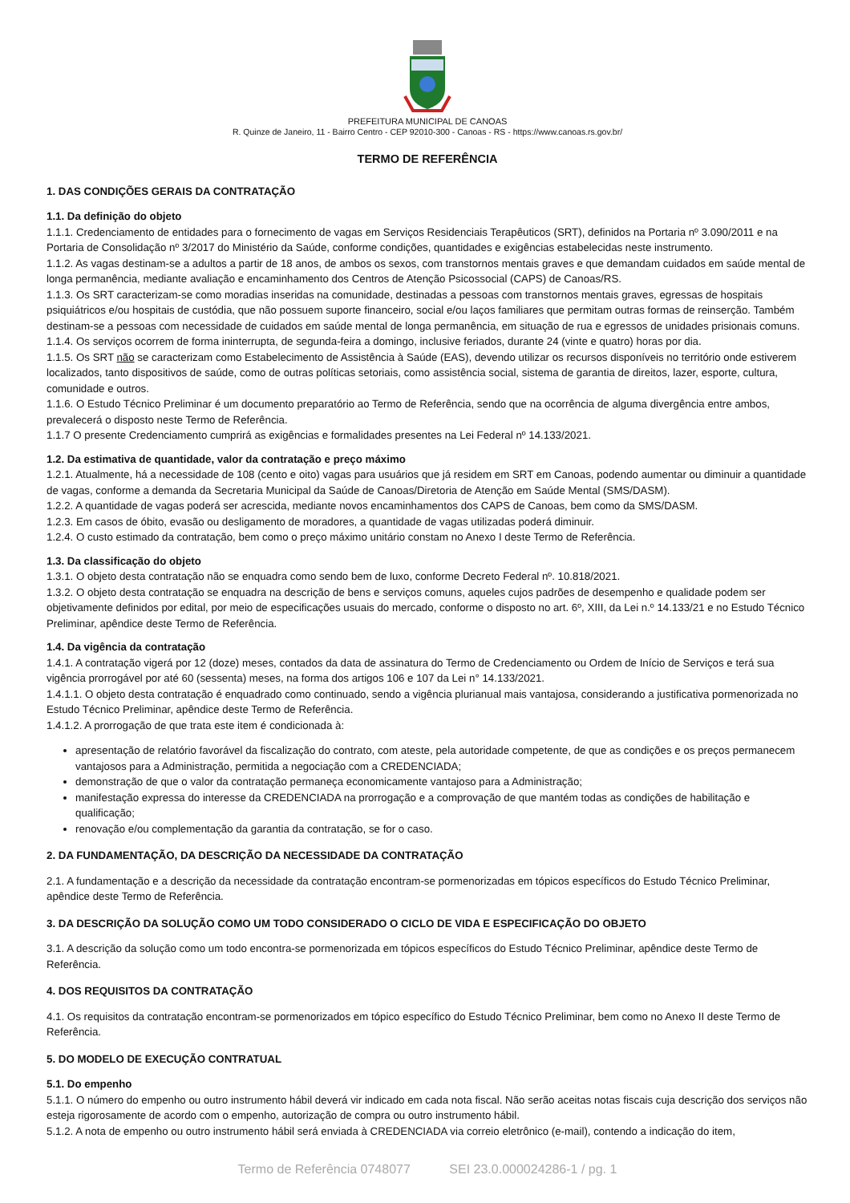PREFEITURA MUNICIPAL DE CANOAS
R. Quinze de Janeiro, 11 - Bairro Centro - CEP 92010-300 - Canoas - RS - https://www.canoas.rs.gov.br/
TERMO DE REFERÊNCIA
1. DAS CONDIÇÕES GERAIS DA CONTRATAÇÃO
1.1. Da definição do objeto
1.1.1. Credenciamento de entidades para o fornecimento de vagas em Serviços Residenciais Terapêuticos (SRT), definidos na Portaria nº 3.090/2011 e na Portaria de Consolidação nº 3/2017 do Ministério da Saúde, conforme condições, quantidades e exigências estabelecidas neste instrumento.
1.1.2. As vagas destinam-se a adultos a partir de 18 anos, de ambos os sexos, com transtornos mentais graves e que demandam cuidados em saúde mental de longa permanência, mediante avaliação e encaminhamento dos Centros de Atenção Psicossocial (CAPS) de Canoas/RS.
1.1.3. Os SRT caracterizam-se como moradias inseridas na comunidade, destinadas a pessoas com transtornos mentais graves, egressas de hospitais psiquiátricos e/ou hospitais de custódia, que não possuem suporte financeiro, social e/ou laços familiares que permitam outras formas de reinserção. Também destinam-se a pessoas com necessidade de cuidados em saúde mental de longa permanência, em situação de rua e egressos de unidades prisionais comuns.
1.1.4. Os serviços ocorrem de forma ininterrupta, de segunda-feira a domingo, inclusive feriados, durante 24 (vinte e quatro) horas por dia.
1.1.5. Os SRT não se caracterizam como Estabelecimento de Assistência à Saúde (EAS), devendo utilizar os recursos disponíveis no território onde estiverem localizados, tanto dispositivos de saúde, como de outras políticas setoriais, como assistência social, sistema de garantia de direitos, lazer, esporte, cultura, comunidade e outros.
1.1.6. O Estudo Técnico Preliminar é um documento preparatório ao Termo de Referência, sendo que na ocorrência de alguma divergência entre ambos, prevalecerá o disposto neste Termo de Referência.
1.1.7 O presente Credenciamento cumprirá as exigências e formalidades presentes na Lei Federal nº 14.133/2021.
1.2. Da estimativa de quantidade, valor da contratação e preço máximo
1.2.1. Atualmente, há a necessidade de 108 (cento e oito) vagas para usuários que já residem em SRT em Canoas, podendo aumentar ou diminuir a quantidade de vagas, conforme a demanda da Secretaria Municipal da Saúde de Canoas/Diretoria de Atenção em Saúde Mental (SMS/DASM).
1.2.2. A quantidade de vagas poderá ser acrescida, mediante novos encaminhamentos dos CAPS de Canoas, bem como da SMS/DASM.
1.2.3. Em casos de óbito, evasão ou desligamento de moradores, a quantidade de vagas utilizadas poderá diminuir.
1.2.4. O custo estimado da contratação, bem como o preço máximo unitário constam no Anexo I deste Termo de Referência.
1.3. Da classificação do objeto
1.3.1. O objeto desta contratação não se enquadra como sendo bem de luxo, conforme Decreto Federal nº. 10.818/2021.
1.3.2. O objeto desta contratação se enquadra na descrição de bens e serviços comuns, aqueles cujos padrões de desempenho e qualidade podem ser objetivamente definidos por edital, por meio de especificações usuais do mercado, conforme o disposto no art. 6º, XIII, da Lei n.º 14.133/21 e no Estudo Técnico Preliminar, apêndice deste Termo de Referência.
1.4. Da vigência da contratação
1.4.1. A contratação vigerá por 12 (doze) meses, contados da data de assinatura do Termo de Credenciamento ou Ordem de Início de Serviços e terá sua vigência prorrogável por até 60 (sessenta) meses, na forma dos artigos 106 e 107 da Lei n° 14.133/2021.
1.4.1.1. O objeto desta contratação é enquadrado como continuado, sendo a vigência plurianual mais vantajosa, considerando a justificativa pormenorizada no Estudo Técnico Preliminar, apêndice deste Termo de Referência.
1.4.1.2. A prorrogação de que trata este item é condicionada à:
apresentação de relatório favorável da fiscalização do contrato, com ateste, pela autoridade competente, de que as condições e os preços permanecem vantajosos para a Administração, permitida a negociação com a CREDENCIADA;
demonstração de que o valor da contratação permaneça economicamente vantajoso para a Administração;
manifestação expressa do interesse da CREDENCIADA na prorrogação e a comprovação de que mantém todas as condições de habilitação e qualificação;
renovação e/ou complementação da garantia da contratação, se for o caso.
2. DA FUNDAMENTAÇÃO, DA DESCRIÇÃO DA NECESSIDADE DA CONTRATAÇÃO
2.1. A fundamentação e a descrição da necessidade da contratação encontram-se pormenorizadas em tópicos específicos do Estudo Técnico Preliminar, apêndice deste Termo de Referência.
3. DA DESCRIÇÃO DA SOLUÇÃO COMO UM TODO CONSIDERADO O CICLO DE VIDA E ESPECIFICAÇÃO DO OBJETO
3.1. A descrição da solução como um todo encontra-se pormenorizada em tópicos específicos do Estudo Técnico Preliminar, apêndice deste Termo de Referência.
4. DOS REQUISITOS DA CONTRATAÇÃO
4.1. Os requisitos da contratação encontram-se pormenorizados em tópico específico do Estudo Técnico Preliminar, bem como no Anexo II deste Termo de Referência.
5. DO MODELO DE EXECUÇÃO CONTRATUAL
5.1. Do empenho
5.1.1. O número do empenho ou outro instrumento hábil deverá vir indicado em cada nota fiscal. Não serão aceitas notas fiscais cuja descrição dos serviços não esteja rigorosamente de acordo com o empenho, autorização de compra ou outro instrumento hábil.
5.1.2. A nota de empenho ou outro instrumento hábil será enviada à CREDENCIADA via correio eletrônico (e-mail), contendo a indicação do item,
Termo de Referência 0748077 SEI 23.0.000024286-1 / pg. 1